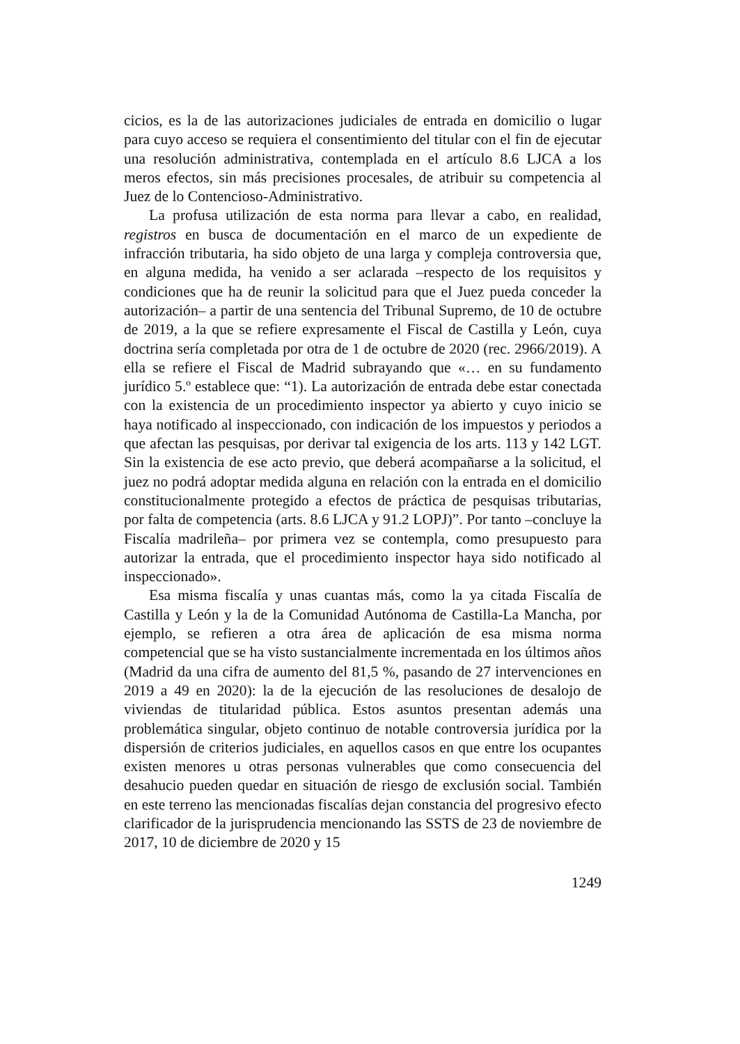cicios, es la de las autorizaciones judiciales de entrada en domicilio o lugar para cuyo acceso se requiera el consentimiento del titular con el fin de ejecutar una resolución administrativa, contemplada en el artículo 8.6 LJCA a los meros efectos, sin más precisiones procesales, de atribuir su competencia al Juez de lo Contencioso-Administrativo.
La profusa utilización de esta norma para llevar a cabo, en realidad, registros en busca de documentación en el marco de un expediente de infracción tributaria, ha sido objeto de una larga y compleja controversia que, en alguna medida, ha venido a ser aclarada –respecto de los requisitos y condiciones que ha de reunir la solicitud para que el Juez pueda conceder la autorización– a partir de una sentencia del Tribunal Supremo, de 10 de octubre de 2019, a la que se refiere expresamente el Fiscal de Castilla y León, cuya doctrina sería completada por otra de 1 de octubre de 2020 (rec. 2966/2019). A ella se refiere el Fiscal de Madrid subrayando que «… en su fundamento jurídico 5.º establece que: “1). La autorización de entrada debe estar conectada con la existencia de un procedimiento inspector ya abierto y cuyo inicio se haya notificado al inspeccionado, con indicación de los impuestos y periodos a que afectan las pesquisas, por derivar tal exigencia de los arts. 113 y 142 LGT. Sin la existencia de ese acto previo, que deberá acompañarse a la solicitud, el juez no podrá adoptar medida alguna en relación con la entrada en el domicilio constitucionalmente protegido a efectos de práctica de pesquisas tributarias, por falta de competencia (arts. 8.6 LJCA y 91.2 LOPJ)”. Por tanto –concluye la Fiscalía madrileña– por primera vez se contempla, como presupuesto para autorizar la entrada, que el procedimiento inspector haya sido notificado al inspeccionado».
Esa misma fiscalía y unas cuantas más, como la ya citada Fiscalía de Castilla y León y la de la Comunidad Autónoma de Castilla-La Mancha, por ejemplo, se refieren a otra área de aplicación de esa misma norma competencial que se ha visto sustancialmente incrementada en los últimos años (Madrid da una cifra de aumento del 81,5 %, pasando de 27 intervenciones en 2019 a 49 en 2020): la de la ejecución de las resoluciones de desalojo de viviendas de titularidad pública. Estos asuntos presentan además una problemática singular, objeto continuo de notable controversia jurídica por la dispersión de criterios judiciales, en aquellos casos en que entre los ocupantes existen menores u otras personas vulnerables que como consecuencia del desahucio pueden quedar en situación de riesgo de exclusión social. También en este terreno las mencionadas fiscalías dejan constancia del progresivo efecto clarificador de la jurisprudencia mencionando las SSTS de 23 de noviembre de 2017, 10 de diciembre de 2020 y 15
1249